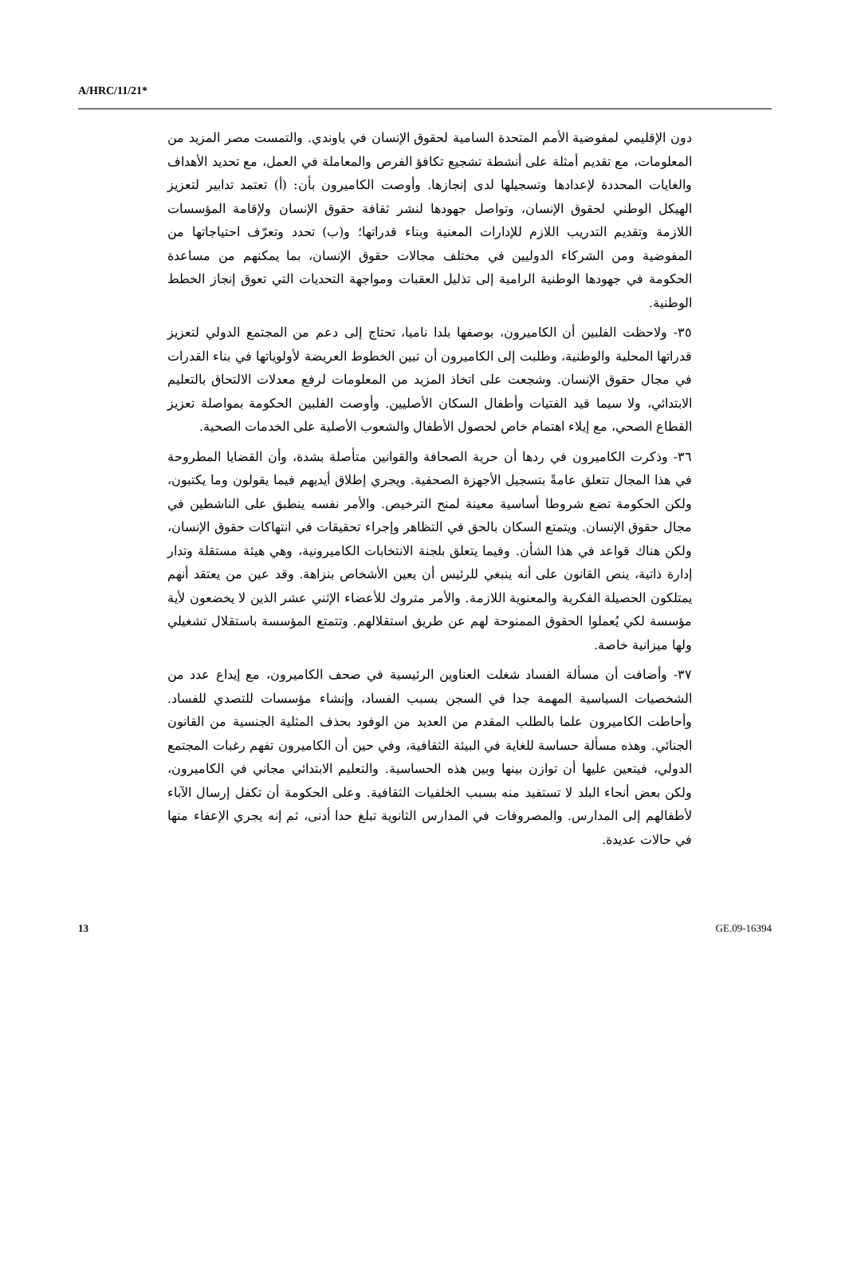A/HRC/11/21*
دون الإقليمي لمفوضية الأمم المتحدة السامية لحقوق الإنسان في ياوندي. والتمست مصر المزيد من المعلومات، مع تقديم أمثلة على أنشطة تشجيع تكافؤ الفرص والمعاملة في العمل، مع تحديد الأهداف والغايات المحددة لإعدادها وتسجيلها لدى إنجازها. وأوصت الكاميرون بأن: (أ) تعتمد تدابير لتعزيز الهيكل الوطني لحقوق الإنسان، وتواصل جهودها لنشر ثقافة حقوق الإنسان ولإقامة المؤسسات اللازمة وتقديم التدريب اللازم للإدارات المعنية وبناء قدراتها؛ و(ب) تحدد وتعرّف احتياجاتها من المفوضية ومن الشركاء الدوليين في مختلف مجالات حقوق الإنسان، بما يمكنهم من مساعدة الحكومة في جهودها الوطنية الرامية إلى تذليل العقبات ومواجهة التحديات التي تعوق إنجاز الخطط الوطنية.
٣٥- ولاحظت الفلبين أن الكاميرون، بوصفها بلدا ناميا، تحتاج إلى دعم من المجتمع الدولي لتعزيز قدراتها المحلية والوطنية، وطلبت إلى الكاميرون أن تبين الخطوط العريضة لأولوياتها في بناء القدرات في مجال حقوق الإنسان. وشجعت على اتخاذ المزيد من المعلومات لرفع معدلات الالتحاق بالتعليم الابتدائي، ولا سيما قيد الفتيات وأطفال السكان الأصليين. وأوصت الفلبين الحكومة بمواصلة تعزيز القطاع الصحي، مع إيلاء اهتمام خاص لحصول الأطفال والشعوب الأصلية على الخدمات الصحية.
٣٦- وذكرت الكاميرون في ردها أن حرية الصحافة والقوانين متأصلة بشدة، وأن القضايا المطروحة في هذا المجال تتعلق عامةً بتسجيل الأجهزة الصحفية. ويجري إطلاق أيديهم فيما يقولون وما يكتبون، ولكن الحكومة تضع شروطا أساسية معينة لمنح الترخيص. والأمر نفسه ينطبق على الناشطين في مجال حقوق الإنسان. ويتمتع السكان بالحق في التظاهر وإجراء تحقيقات في انتهاكات حقوق الإنسان، ولكن هناك قواعد في هذا الشأن. وفيما يتعلق بلجنة الانتخابات الكاميرونية، وهي هيئة مستقلة وتدار إدارة ذاتية، ينص القانون على أنه ينبغي للرئيس أن يعين الأشخاص بنزاهة. وقد عين من يعتقد أنهم يمتلكون الحصيلة الفكرية والمعنوية اللازمة. والأمر متروك للأعضاء الإثني عشر الذين لا يخضعون لأية مؤسسة لكي يُعملوا الحقوق الممنوحة لهم عن طريق استقلالهم. وتتمتع المؤسسة باستقلال تشغيلي ولها ميزانية خاصة.
٣٧- وأضافت أن مسألة الفساد شغلت العناوين الرئيسية في صحف الكاميرون، مع إيداع عدد من الشخصيات السياسية المهمة جدا في السجن بسبب الفساد، وإنشاء مؤسسات للتصدي للفساد. وأحاطت الكاميرون علما بالطلب المقدم من العديد من الوفود بحذف المثلية الجنسية من القانون الجنائي. وهذه مسألة حساسة للغاية في البيئة الثقافية، وفي حين أن الكاميرون تفهم رغبات المجتمع الدولي، فيتعين عليها أن توازن بينها وبين هذه الحساسية. والتعليم الابتدائي مجاني في الكاميرون، ولكن بعض أنحاء البلد لا تستفيد منه بسبب الخلفيات الثقافية. وعلى الحكومة أن تكفل إرسال الآباء لأطفالهم إلى المدارس. والمصروفات في المدارس الثانوية تبلغ حدا أدنى، ثم إنه يجري الإعفاء منها في حالات عديدة.
13 GE.09-16394